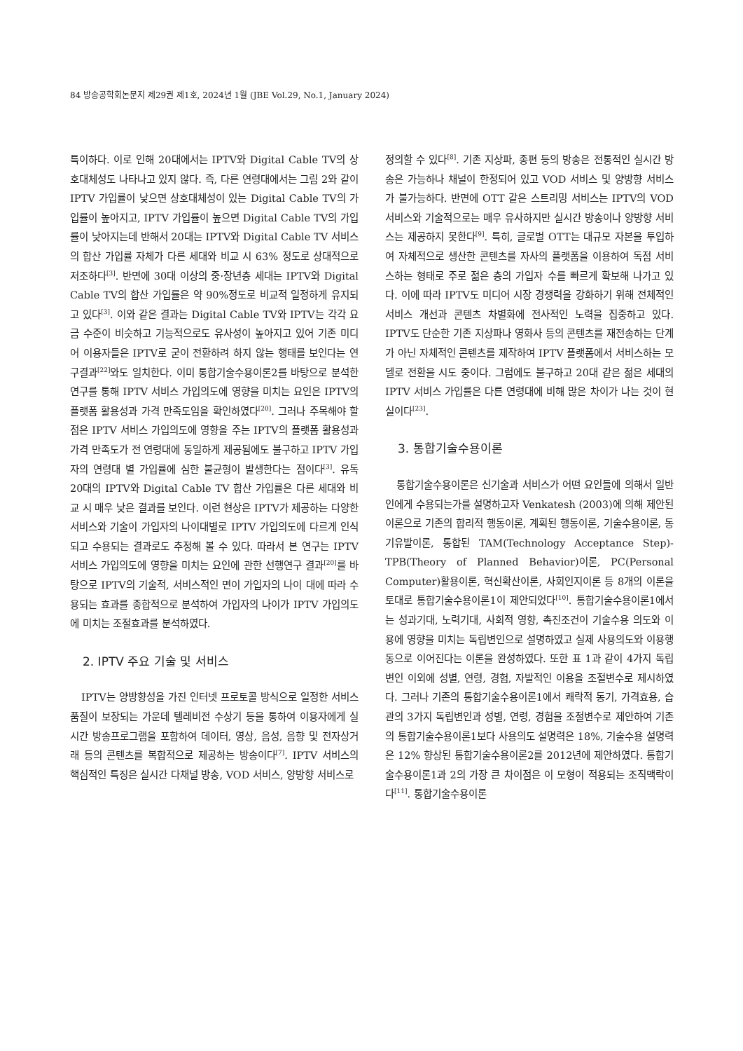84 방송공학회논문지 제29권 제1호, 2024년 1월 (JBE Vol.29, No.1, January 2024)
특이하다. 이로 인해 20대에서는 IPTV와 Digital Cable TV의 상호대체성도 나타나고 있지 않다. 즉, 다른 연령대에서는 그림 2와 같이 IPTV 가입률이 낮으면 상호대체성이 있는 Digital Cable TV의 가입률이 높아지고, IPTV 가입률이 높으면 Digital Cable TV의 가입률이 낮아지는데 반해서 20대는 IPTV와 Digital Cable TV 서비스의 합산 가입률 자체가 다른 세대와 비교 시 63% 정도로 상대적으로 저조하다<sup>[3]</sup>. 반면에 30대 이상의 중·장년층 세대는 IPTV와 Digital Cable TV의 합산 가입률은 약 90%정도로 비교적 일정하게 유지되고 있다<sup>[3]</sup>. 이와 같은 결과는 Digital Cable TV와 IPTV는 각각 요금 수준이 비슷하고 기능적으로도 유사성이 높아지고 있어 기존 미디어 이용자들은 IPTV로 굳이 전환하려 하지 않는 행태를 보인다는 연구결과<sup>[22]</sup>와도 일치한다. 이미 통합기술수용이론2를 바탕으로 분석한 연구를 통해 IPTV 서비스 가입의도에 영향을 미치는 요인은 IPTV의 플랫폼 활용성과 가격 만족도임을 확인하였다<sup>[20]</sup>. 그러나 주목해야 할 점은 IPTV 서비스 가입의도에 영향을 주는 IPTV의 플랫폼 활용성과 가격 만족도가 전 연령대에 동일하게 제공됨에도 불구하고 IPTV 가입자의 연령대 별 가입률에 심한 불균형이 발생한다는 점이다<sup>[3]</sup>. 유독 20대의 IPTV와 Digital Cable TV 합산 가입률은 다른 세대와 비교 시 매우 낮은 결과를 보인다. 이런 현상은 IPTV가 제공하는 다양한 서비스와 기술이 가입자의 나이대별로 IPTV 가입의도에 다르게 인식되고 수용되는 결과로도 추정해 볼 수 있다. 따라서 본 연구는 IPTV 서비스 가입의도에 영향을 미치는 요인에 관한 선행연구 결과<sup>[20]</sup>를 바탕으로 IPTV의 기술적, 서비스적인 면이 가입자의 나이 대에 따라 수용되는 효과를 종합적으로 분석하여 가입자의 나이가 IPTV 가입의도에 미치는 조절효과를 분석하였다.
2. IPTV 주요 기술 및 서비스
IPTV는 양방향성을 가진 인터넷 프로토콜 방식으로 일정한 서비스 품질이 보장되는 가운데 텔레비전 수상기 등을 통하여 이용자에게 실시간 방송프로그램을 포함하여 데이터, 영상, 음성, 음향 및 전자상거래 등의 콘텐츠를 복합적으로 제공하는 방송이다<sup>[7]</sup>. IPTV 서비스의 핵심적인 특징은 실시간 다채널 방송, VOD 서비스, 양방향 서비스로
정의할 수 있다<sup>[8]</sup>. 기존 지상파, 종편 등의 방송은 전통적인 실시간 방송은 가능하나 채널이 한정되어 있고 VOD 서비스 및 양방향 서비스가 불가능하다. 반면에 OTT 같은 스트리밍 서비스는 IPTV의 VOD 서비스와 기술적으로는 매우 유사하지만 실시간 방송이나 양방향 서비스는 제공하지 못한다<sup>[9]</sup>. 특히, 글로벌 OTT는 대규모 자본을 투입하여 자체적으로 생산한 콘텐츠를 자사의 플랫폼을 이용하여 독점 서비스하는 형태로 주로 젊은 층의 가입자 수를 빠르게 확보해 나가고 있다. 이에 따라 IPTV도 미디어 시장 경쟁력을 강화하기 위해 전체적인 서비스 개선과 콘텐츠 차별화에 전사적인 노력을 집중하고 있다. IPTV도 단순한 기존 지상파나 영화사 등의 콘텐츠를 재전송하는 단계가 아닌 자체적인 콘텐츠를 제작하여 IPTV 플랫폼에서 서비스하는 모델로 전환을 시도 중이다. 그럼에도 불구하고 20대 같은 젊은 세대의 IPTV 서비스 가입률은 다른 연령대에 비해 많은 차이가 나는 것이 현실이다<sup>[23]</sup>.
3. 통합기술수용이론
통합기술수용이론은 신기술과 서비스가 어떤 요인들에 의해서 일반인에게 수용되는가를 설명하고자 Venkatesh (2003)에 의해 제안된 이론으로 기존의 합리적 행동이론, 계획된 행동이론, 기술수용이론, 동기유발이론, 통합된 TAM(Technology Acceptance Step)-TPB(Theory of Planned Behavior)이론, PC(Personal Computer)활용이론, 혁신확산이론, 사회인지이론 등 8개의 이론을 토대로 통합기술수용이론1이 제안되었다<sup>[10]</sup>. 통합기술수용이론1에서는 성과기대, 노력기대, 사회적 영향, 촉진조건이 기술수용 의도와 이용에 영향을 미치는 독립변인으로 설명하였고 실제 사용의도와 이용행동으로 이어진다는 이론을 완성하였다. 또한 표 1과 같이 4가지 독립변인 이외에 성별, 연령, 경험, 자발적인 이용을 조절변수로 제시하였다. 그러나 기존의 통합기술수용이론1에서 쾌락적 동기, 가격효용, 습관의 3가지 독립변인과 성별, 연령, 경험을 조절변수로 제안하여 기존의 통합기술수용이론1보다 사용의도 설명력은 18%, 기술수용 설명력은 12% 향상된 통합기술수용이론2를 2012년에 제안하였다. 통합기술수용이론1과 2의 가장 큰 차이점은 이 모형이 적용되는 조직맥락이다<sup>[11]</sup>. 통합기술수용이론